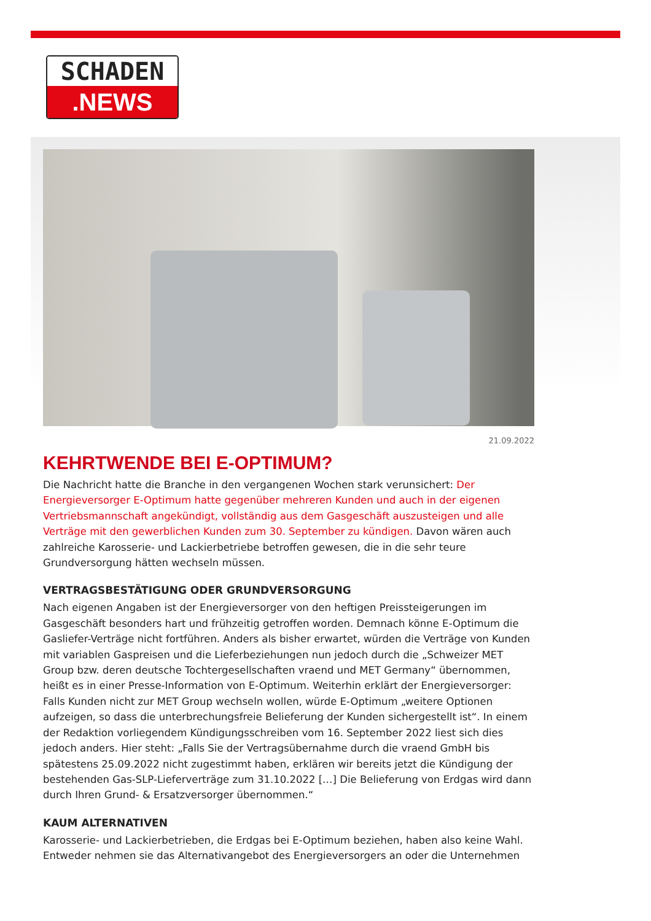SCHADEN
.NEWS
21.09.2022
KEHRTWENDE BEI E-OPTIMUM?
Die Nachricht hatte die Branche in den vergangenen Wochen stark verunsichert: Der Energieversorger E-Optimum hatte gegenüber mehreren Kunden und auch in der eigenen Vertriebsmannschaft angekündigt, vollständig aus dem Gasgeschäft auszusteigen und alle Verträge mit den gewerblichen Kunden zum 30. September zu kündigen. Davon wären auch zahlreiche Karosserie- und Lackierbetriebe betroffen gewesen, die in die sehr teure Grundversorgung hätten wechseln müssen.
VERTRAGSBESTÄTIGUNG ODER GRUNDVERSORGUNG
Nach eigenen Angaben ist der Energieversorger von den heftigen Preissteigerungen im Gasgeschäft besonders hart und frühzeitig getroffen worden. Demnach könne E-Optimum die Gasliefer-Verträge nicht fortführen. Anders als bisher erwartet, würden die Verträge von Kunden mit variablen Gaspreisen und die Lieferbeziehungen nun jedoch durch die „Schweizer MET Group bzw. deren deutsche Tochtergesellschaften vraend und MET Germany“ übernommen, heißt es in einer Presse-Information von E-Optimum. Weiterhin erklärt der Energieversorger: Falls Kunden nicht zur MET Group wechseln wollen, würde E-Optimum „weitere Optionen aufzeigen, so dass die unterbrechungsfreie Belieferung der Kunden sichergestellt ist“. In einem der Redaktion vorliegendem Kündigungsschreiben vom 16. September 2022 liest sich dies jedoch anders. Hier steht: „Falls Sie der Vertragsübernahme durch die vraend GmbH bis spätestens 25.09.2022 nicht zugestimmt haben, erklären wir bereits jetzt die Kündigung der bestehenden Gas-SLP-Lieferverträge zum 31.10.2022 […] Die Belieferung von Erdgas wird dann durch Ihren Grund- & Ersatzversorger übernommen.“
KAUM ALTERNATIVEN
Karosserie- und Lackierbetrieben, die Erdgas bei E-Optimum beziehen, haben also keine Wahl. Entweder nehmen sie das Alternativangebot des Energieversorgers an oder die Unternehmen